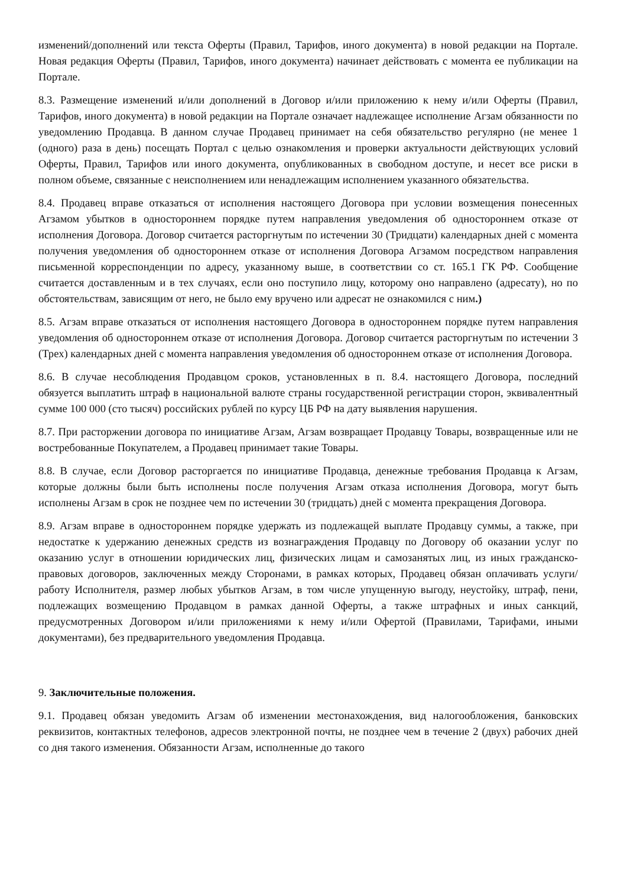изменений/дополнений или текста Оферты (Правил, Тарифов, иного документа) в новой редакции на Портале. Новая редакция Оферты (Правил, Тарифов, иного документа) начинает действовать с момента ее публикации на Портале.
8.3. Размещение изменений и/или дополнений в Договор и/или приложению к нему и/или Оферты (Правил, Тарифов, иного документа) в новой редакции на Портале означает надлежащее исполнение Агзам обязанности по уведомлению Продавца. В данном случае Продавец принимает на себя обязательство регулярно (не менее 1 (одного) раза в день) посещать Портал с целью ознакомления и проверки актуальности действующих условий Оферты, Правил, Тарифов или иного документа, опубликованных в свободном доступе, и несет все риски в полном объеме, связанные с неисполнением или ненадлежащим исполнением указанного обязательства.
8.4. Продавец вправе отказаться от исполнения настоящего Договора при условии возмещения понесенных Агзамом убытков в одностороннем порядке путем направления уведомления об одностороннем отказе от исполнения Договора. Договор считается расторгнутым по истечении 30 (Тридцати) календарных дней с момента получения уведомления об одностороннем отказе от исполнения Договора Агзамом посредством направления письменной корреспонденции по адресу, указанному выше, в соответствии со ст. 165.1 ГК РФ. Сообщение считается доставленным и в тех случаях, если оно поступило лицу, которому оно направлено (адресату), но по обстоятельствам, зависящим от него, не было ему вручено или адресат не ознакомился с ним.)
8.5. Агзам вправе отказаться от исполнения настоящего Договора в одностороннем порядке путем направления уведомления об одностороннем отказе от исполнения Договора. Договор считается расторгнутым по истечении 3 (Трех) календарных дней с момента направления уведомления об одностороннем отказе от исполнения Договора.
8.6. В случае несоблюдения Продавцом сроков, установленных в п. 8.4. настоящего Договора, последний обязуется выплатить штраф в национальной валюте страны государственной регистрации сторон, эквивалентный сумме 100 000 (сто тысяч) российских рублей по курсу ЦБ РФ на дату выявления нарушения.
8.7. При расторжении договора по инициативе Агзам, Агзам возвращает Продавцу Товары, возвращенные или не востребованные Покупателем, а Продавец принимает такие Товары.
8.8. В случае, если Договор расторгается по инициативе Продавца, денежные требования Продавца к Агзам, которые должны были быть исполнены после получения Агзам отказа исполнения Договора, могут быть исполнены Агзам в срок не позднее чем по истечении 30 (тридцать) дней с момента прекращения Договора.
8.9. Агзам вправе в одностороннем порядке удержать из подлежащей выплате Продавцу суммы, а также, при недостатке к удержанию денежных средств из вознаграждения Продавцу по Договору об оказании услуг по оказанию услуг в отношении юридических лиц, физических лицам и самозанятых лиц, из иных гражданско-правовых договоров, заключенных между Сторонами, в рамках которых, Продавец обязан оплачивать услуги/работу Исполнителя, размер любых убытков Агзам, в том числе упущенную выгоду, неустойку, штраф, пени, подлежащих возмещению Продавцом в рамках данной Оферты, а также штрафных и иных санкций, предусмотренных Договором и/или приложениями к нему и/или Офертой (Правилами, Тарифами, иными документами), без предварительного уведомления Продавца.
9. Заключительные положения.
9.1. Продавец обязан уведомить Агзам об изменении местонахождения, вид налогообложения, банковских реквизитов, контактных телефонов, адресов электронной почты, не позднее чем в течение 2 (двух) рабочих дней со дня такого изменения. Обязанности Агзам, исполненные до такого